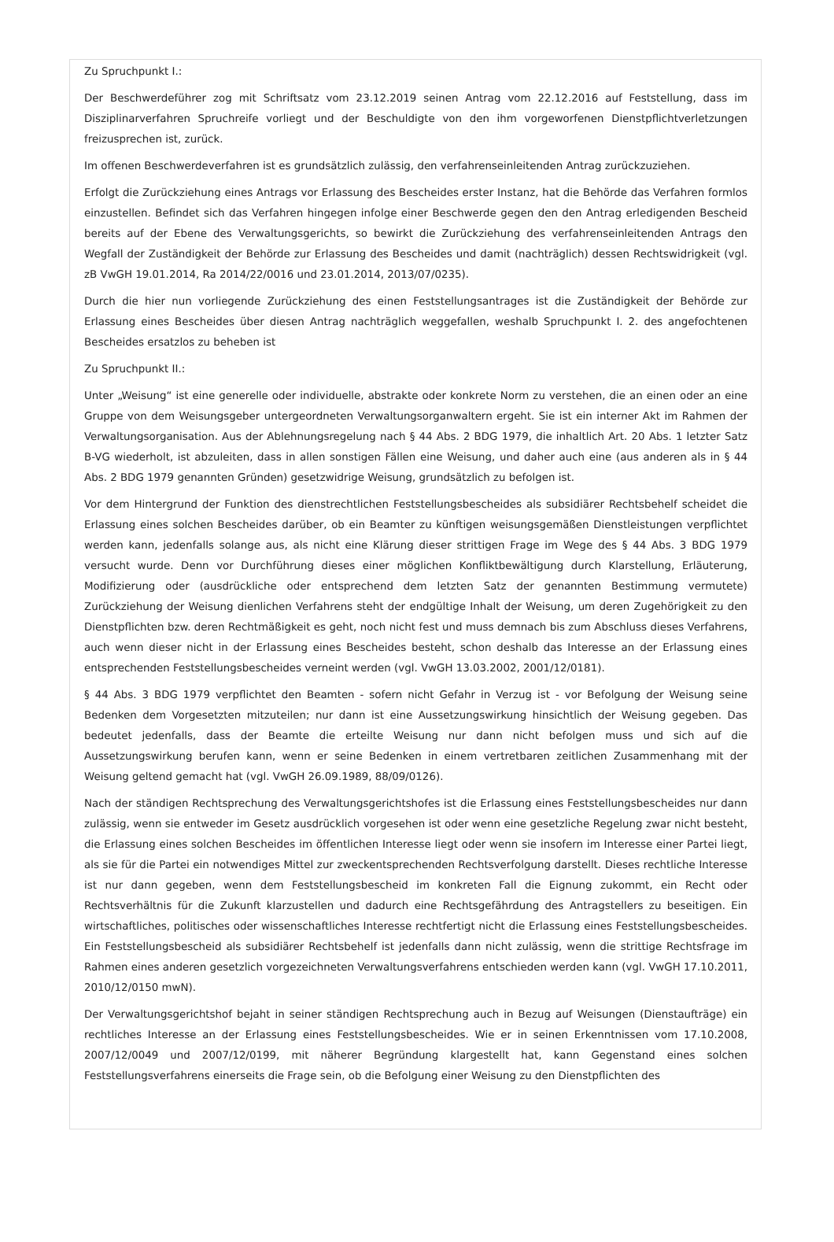Zu Spruchpunkt I.:
Der Beschwerdeführer zog mit Schriftsatz vom 23.12.2019 seinen Antrag vom 22.12.2016 auf Feststellung, dass im Disziplinarverfahren Spruchreife vorliegt und der Beschuldigte von den ihm vorgeworfenen Dienstpflichtverletzungen freizusprechen ist, zurück.
Im offenen Beschwerdeverfahren ist es grundsätzlich zulässig, den verfahrenseinleitenden Antrag zurückzuziehen.
Erfolgt die Zurückziehung eines Antrags vor Erlassung des Bescheides erster Instanz, hat die Behörde das Verfahren formlos einzustellen. Befindet sich das Verfahren hingegen infolge einer Beschwerde gegen den den Antrag erledigenden Bescheid bereits auf der Ebene des Verwaltungsgerichts, so bewirkt die Zurückziehung des verfahrenseinleitenden Antrags den Wegfall der Zuständigkeit der Behörde zur Erlassung des Bescheides und damit (nachträglich) dessen Rechtswidrigkeit (vgl. zB VwGH 19.01.2014, Ra 2014/22/0016 und 23.01.2014, 2013/07/0235).
Durch die hier nun vorliegende Zurückziehung des einen Feststellungsantrages ist die Zuständigkeit der Behörde zur Erlassung eines Bescheides über diesen Antrag nachträglich weggefallen, weshalb Spruchpunkt I. 2. des angefochtenen Bescheides ersatzlos zu beheben ist
Zu Spruchpunkt II.:
Unter „Weisung“ ist eine generelle oder individuelle, abstrakte oder konkrete Norm zu verstehen, die an einen oder an eine Gruppe von dem Weisungsgeber untergeordneten Verwaltungsorganwaltern ergeht. Sie ist ein interner Akt im Rahmen der Verwaltungsorganisation. Aus der Ablehnungsregelung nach § 44 Abs. 2 BDG 1979, die inhaltlich Art. 20 Abs. 1 letzter Satz B-VG wiederholt, ist abzuleiten, dass in allen sonstigen Fällen eine Weisung, und daher auch eine (aus anderen als in § 44 Abs. 2 BDG 1979 genannten Gründen) gesetzwidrige Weisung, grundsätzlich zu befolgen ist.
Vor dem Hintergrund der Funktion des dienstrechtlichen Feststellungsbescheides als subsidiärer Rechtsbehelf scheidet die Erlassung eines solchen Bescheides darüber, ob ein Beamter zu künftigen weisungsgemäßen Dienstleistungen verpflichtet werden kann, jedenfalls solange aus, als nicht eine Klärung dieser strittigen Frage im Wege des § 44 Abs. 3 BDG 1979 versucht wurde. Denn vor Durchführung dieses einer möglichen Konfliktbewältigung durch Klarstellung, Erläuterung, Modifizierung oder (ausdrückliche oder entsprechend dem letzten Satz der genannten Bestimmung vermutete) Zurückziehung der Weisung dienlichen Verfahrens steht der endgültige Inhalt der Weisung, um deren Zugehörigkeit zu den Dienstpflichten bzw. deren Rechtmäßigkeit es geht, noch nicht fest und muss demnach bis zum Abschluss dieses Verfahrens, auch wenn dieser nicht in der Erlassung eines Bescheides besteht, schon deshalb das Interesse an der Erlassung eines entsprechenden Feststellungsbescheides verneint werden (vgl. VwGH 13.03.2002, 2001/12/0181).
§ 44 Abs. 3 BDG 1979 verpflichtet den Beamten - sofern nicht Gefahr in Verzug ist - vor Befolgung der Weisung seine Bedenken dem Vorgesetzten mitzuteilen; nur dann ist eine Aussetzungswirkung hinsichtlich der Weisung gegeben. Das bedeutet jedenfalls, dass der Beamte die erteilte Weisung nur dann nicht befolgen muss und sich auf die Aussetzungswirkung berufen kann, wenn er seine Bedenken in einem vertretbaren zeitlichen Zusammenhang mit der Weisung geltend gemacht hat (vgl. VwGH 26.09.1989, 88/09/0126).
Nach der ständigen Rechtsprechung des Verwaltungsgerichtshofes ist die Erlassung eines Feststellungsbescheides nur dann zulässig, wenn sie entweder im Gesetz ausdrücklich vorgesehen ist oder wenn eine gesetzliche Regelung zwar nicht besteht, die Erlassung eines solchen Bescheides im öffentlichen Interesse liegt oder wenn sie insofern im Interesse einer Partei liegt, als sie für die Partei ein notwendiges Mittel zur zweckentsprechenden Rechtsverfolgung darstellt. Dieses rechtliche Interesse ist nur dann gegeben, wenn dem Feststellungsbescheid im konkreten Fall die Eignung zukommt, ein Recht oder Rechtsverhältnis für die Zukunft klarzustellen und dadurch eine Rechtsgefährdung des Antragstellers zu beseitigen. Ein wirtschaftliches, politisches oder wissenschaftliches Interesse rechtfertigt nicht die Erlassung eines Feststellungsbescheides. Ein Feststellungsbescheid als subsidiärer Rechtsbehelf ist jedenfalls dann nicht zulässig, wenn die strittige Rechtsfrage im Rahmen eines anderen gesetzlich vorgezeichneten Verwaltungsverfahrens entschieden werden kann (vgl. VwGH 17.10.2011, 2010/12/0150 mwN).
Der Verwaltungsgerichtshof bejaht in seiner ständigen Rechtsprechung auch in Bezug auf Weisungen (Dienstaufträge) ein rechtliches Interesse an der Erlassung eines Feststellungsbescheides. Wie er in seinen Erkenntnissen vom 17.10.2008, 2007/12/0049 und 2007/12/0199, mit näherer Begründung klargestellt hat, kann Gegenstand eines solchen Feststellungsverfahrens einerseits die Frage sein, ob die Befolgung einer Weisung zu den Dienstpflichten des